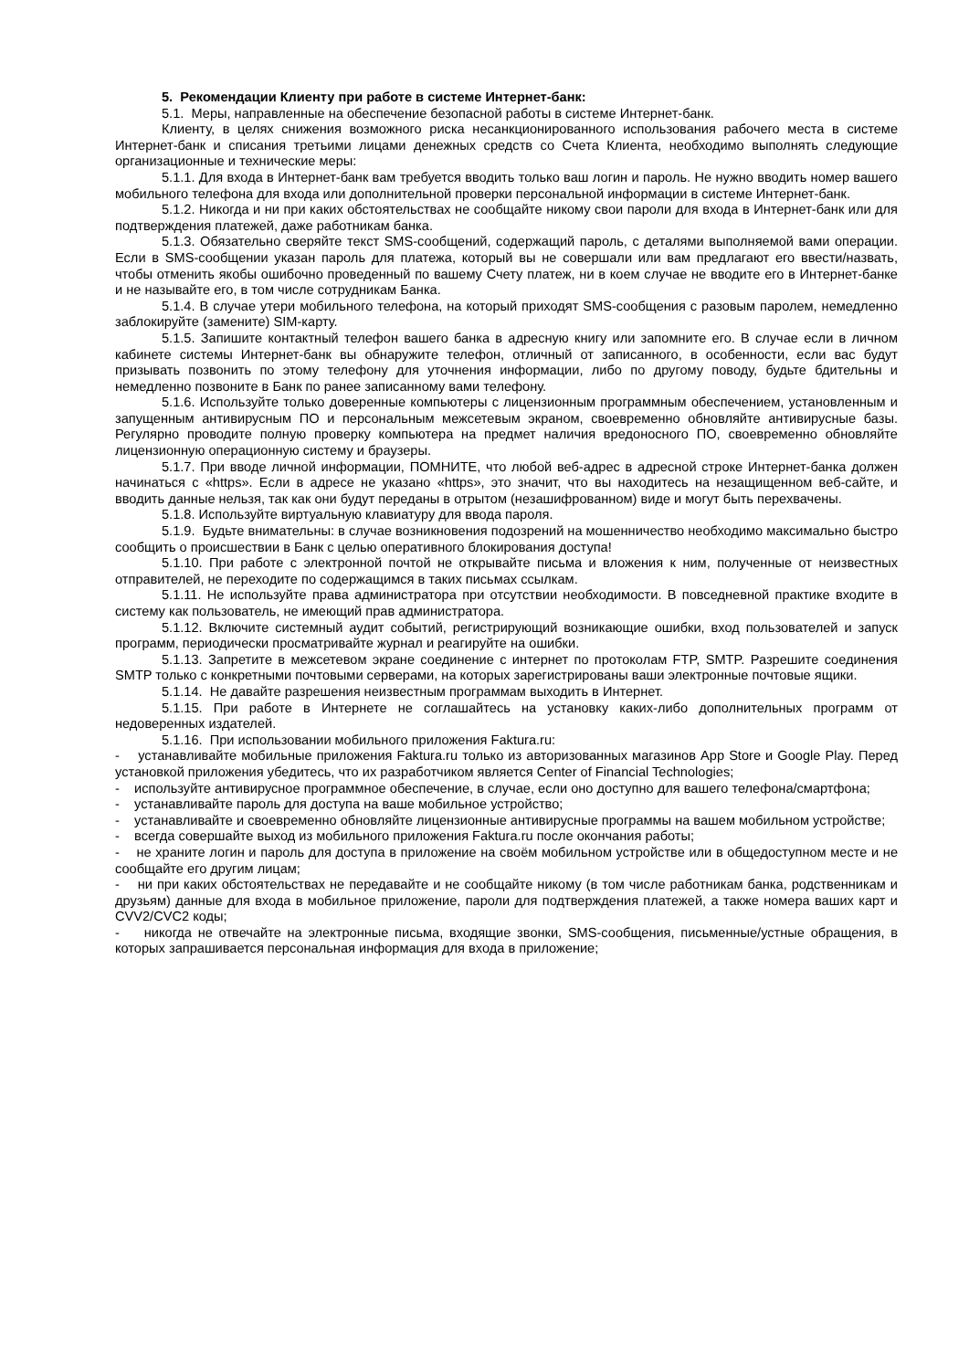5. Рекомендации Клиенту при работе в системе Интернет-банк:
5.1. Меры, направленные на обеспечение безопасной работы в системе Интернет-банк.
Клиенту, в целях снижения возможного риска несанкционированного использования рабочего места в системе Интернет-банк и списания третьими лицами денежных средств со Счета Клиента, необходимо выполнять следующие организационные и технические меры:
5.1.1. Для входа в Интернет-банк вам требуется вводить только ваш логин и пароль. Не нужно вводить номер вашего мобильного телефона для входа или дополнительной проверки персональной информации в системе Интернет-банк.
5.1.2. Никогда и ни при каких обстоятельствах не сообщайте никому свои пароли для входа в Интернет-банк или для подтверждения платежей, даже работникам банка.
5.1.3. Обязательно сверяйте текст SMS-сообщений, содержащий пароль, с деталями выполняемой вами операции. Если в SMS-сообщении указан пароль для платежа, который вы не совершали или вам предлагают его ввести/назвать, чтобы отменить якобы ошибочно проведенный по вашему Счету платеж, ни в коем случае не вводите его в Интернет-банке и не называйте его, в том числе сотрудникам Банка.
5.1.4. В случае утери мобильного телефона, на который приходят SMS-сообщения с разовым паролем, немедленно заблокируйте (замените) SIM-карту.
5.1.5. Запишите контактный телефон вашего банка в адресную книгу или запомните его. В случае если в личном кабинете системы Интернет-банк вы обнаружите телефон, отличный от записанного, в особенности, если вас будут призывать позвонить по этому телефону для уточнения информации, либо по другому поводу, будьте бдительны и немедленно позвоните в Банк по ранее записанному вами телефону.
5.1.6. Используйте только доверенные компьютеры с лицензионным программным обеспечением, установленным и запущенным антивирусным ПО и персональным межсетевым экраном, своевременно обновляйте антивирусные базы. Регулярно проводите полную проверку компьютера на предмет наличия вредоносного ПО, своевременно обновляйте лицензионную операционную систему и браузеры.
5.1.7. При вводе личной информации, ПОМНИТЕ, что любой веб-адрес в адресной строке Интернет-банка должен начинаться с «https». Если в адресе не указано «https», это значит, что вы находитесь на незащищенном веб-сайте, и вводить данные нельзя, так как они будут переданы в отрытом (незашифрованном) виде и могут быть перехвачены.
5.1.8. Используйте виртуальную клавиатуру для ввода пароля.
5.1.9. Будьте внимательны: в случае возникновения подозрений на мошенничество необходимо максимально быстро сообщить о происшествии в Банк с целью оперативного блокирования доступа!
5.1.10. При работе с электронной почтой не открывайте письма и вложения к ним, полученные от неизвестных отправителей, не переходите по содержащимся в таких письмах ссылкам.
5.1.11. Не используйте права администратора при отсутствии необходимости. В повседневной практике входите в систему как пользователь, не имеющий прав администратора.
5.1.12. Включите системный аудит событий, регистрирующий возникающие ошибки, вход пользователей и запуск программ, периодически просматривайте журнал и реагируйте на ошибки.
5.1.13. Запретите в межсетевом экране соединение с интернет по протоколам FTP, SMTP. Разрешите соединения SMTP только с конкретными почтовыми серверами, на которых зарегистрированы ваши электронные почтовые ящики.
5.1.14. Не давайте разрешения неизвестным программам выходить в Интернет.
5.1.15. При работе в Интернете не соглашайтесь на установку каких-либо дополнительных программ от недоверенных издателей.
5.1.16. При использовании мобильного приложения Faktura.ru:
- устанавливайте мобильные приложения Faktura.ru только из авторизованных магазинов App Store и Google Play. Перед установкой приложения убедитесь, что их разработчиком является Center of Financial Technologies;
- используйте антивирусное программное обеспечение, в случае, если оно доступно для вашего телефона/смартфона;
- устанавливайте пароль для доступа на ваше мобильное устройство;
- устанавливайте и своевременно обновляйте лицензионные антивирусные программы на вашем мобильном устройстве;
- всегда совершайте выход из мобильного приложения Faktura.ru после окончания работы;
- не храните логин и пароль для доступа в приложение на своём мобильном устройстве или в общедоступном месте и не сообщайте его другим лицам;
- ни при каких обстоятельствах не передавайте и не сообщайте никому (в том числе работникам банка, родственникам и друзьям) данные для входа в мобильное приложение, пароли для подтверждения платежей, а также номера ваших карт и CVV2/CVC2 коды;
- никогда не отвечайте на электронные письма, входящие звонки, SMS-сообщения, письменные/устные обращения, в которых запрашивается персональная информация для входа в приложение;